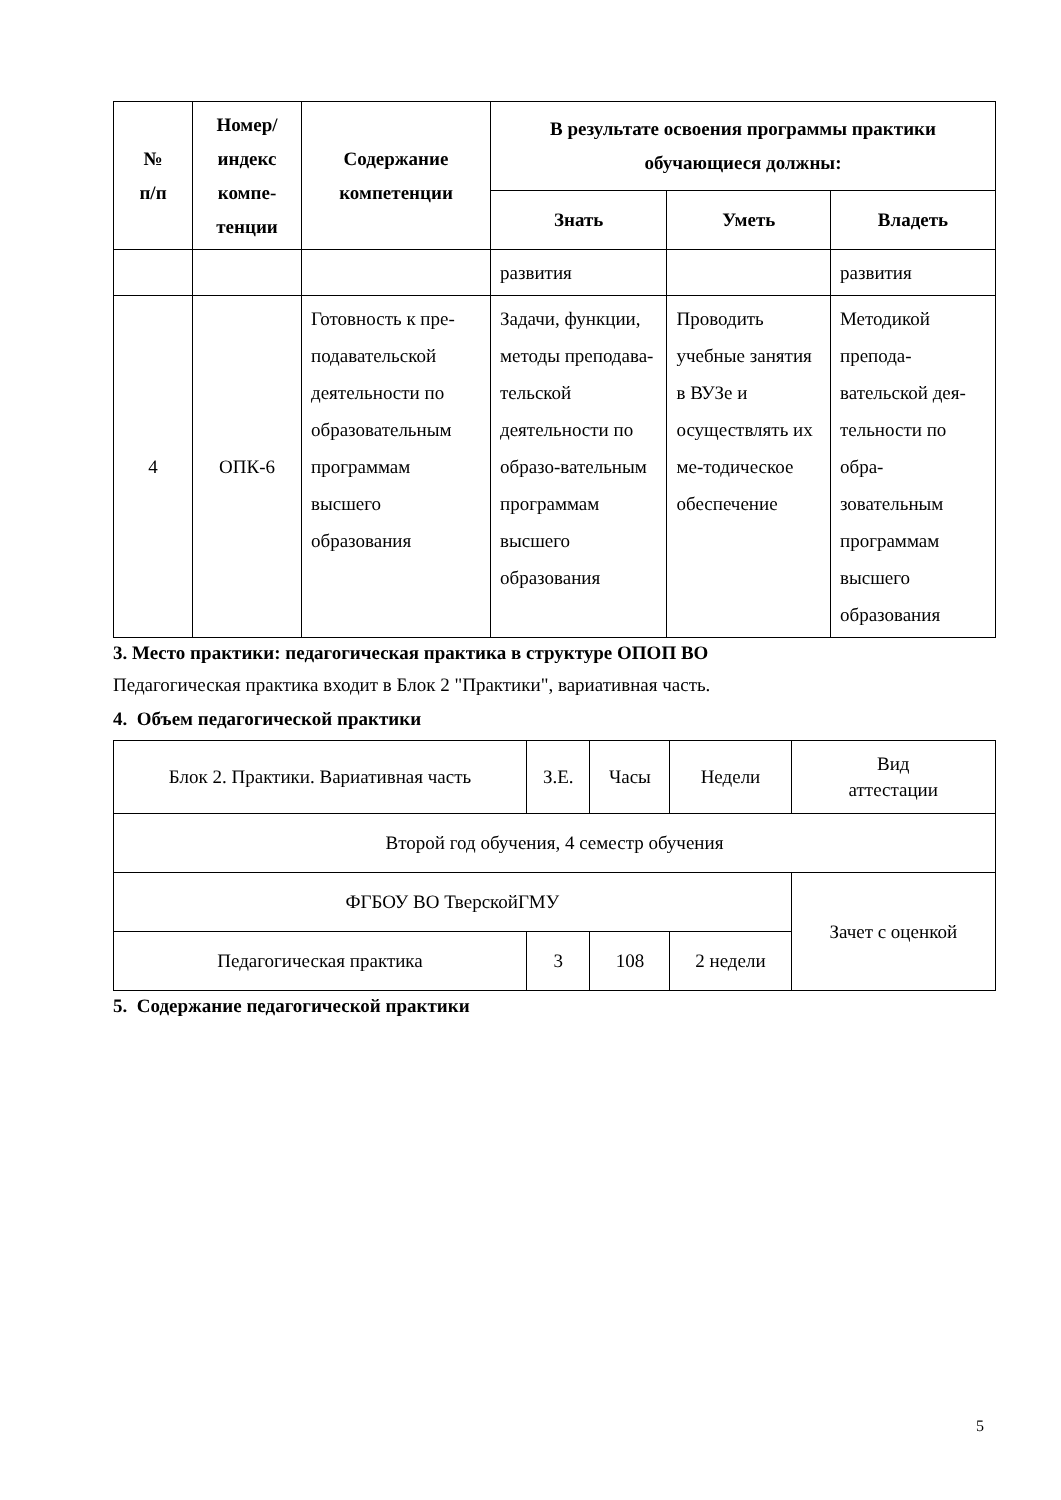| № п/п | Номер/ индекс компе- тенции | Содержание компетенции | В результате освоения программы практики обучающиеся должны: | | |
| --- | --- | --- | --- | --- | --- |
| | | | Знать | Уметь | Владеть |
| | | | развития | | развития |
| 4 | ОПК-6 | Готовность к пре-подавательской деятельности по образовательным программам высшего образования | Задачи, функции, методы преподава-тельской деятельности по образо-вательным программам высшего образования | Проводить учебные занятия в ВУЗе и осуществлять их ме-тодическое обеспечение | Методикой препода-вательской дея-тельности по обра-зовательным программам высшего образования |
3. Место практики: педагогическая практика в структуре ОПОП ВО
Педагогическая практика входит в Блок 2 "Практики", вариативная часть.
4. Объем педагогической практики
| Блок 2. Практики. Вариативная часть | З.Е. | Часы | Недели | Вид аттестации |
| Второй год обучения, 4 семестр обучения | | | | |
| ФГБОУ ВО ТверскойГМУ | | | | Зачет с оценкой |
| Педагогическая практика | 3 | 108 | 2 недели | |
5. Содержание педагогической практики
5